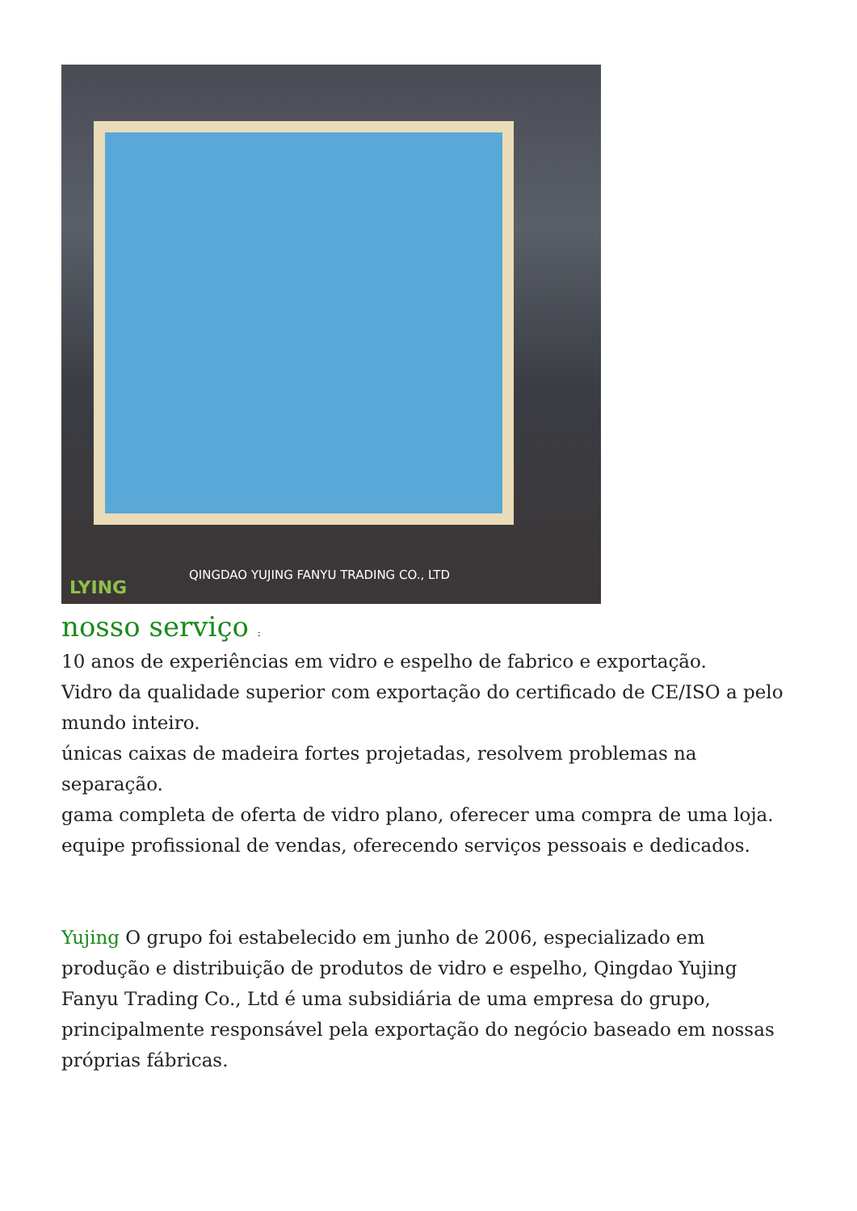LYING
QINGDAO YUJING FANYU TRADING CO., LTD
nosso serviço :
10 anos de experiências em vidro e espelho de fabrico e exportação.
Vidro da qualidade superior com exportação do certificado de CE/ISO a pelo mundo inteiro.
únicas caixas de madeira fortes projetadas, resolvem problemas na separação.
gama completa de oferta de vidro plano, oferecer uma compra de uma loja.
equipe profissional de vendas, oferecendo serviços pessoais e dedicados.
Yujing O grupo foi estabelecido em junho de 2006, especializado em produção e distribuição de produtos de vidro e espelho, Qingdao Yujing Fanyu Trading Co., Ltd é uma subsidiária de uma empresa do grupo, principalmente responsável pela exportação do negócio baseado em nossas próprias fábricas.